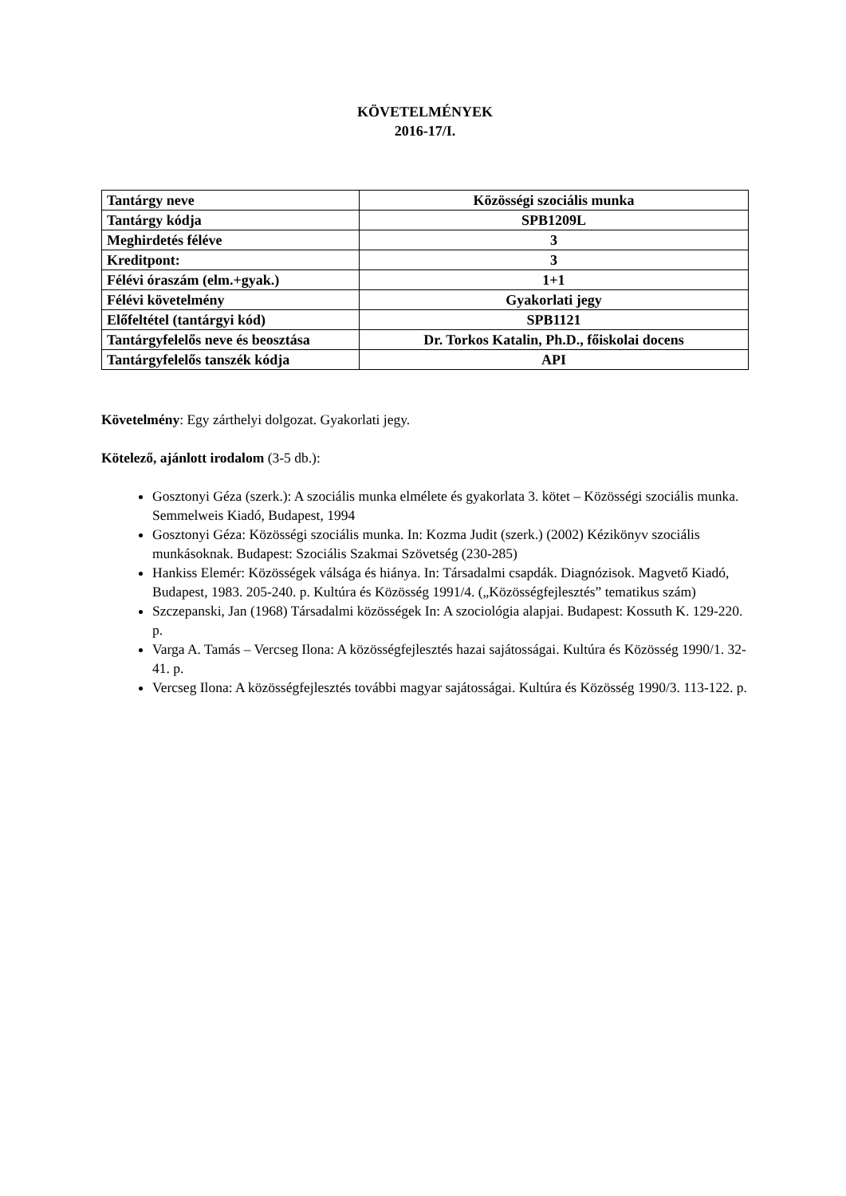KÖVETELMÉNYEK
2016-17/I.
| Tantárgy neve | Közösségi szociális munka |
| Tantárgy kódja | SPB1209L |
| Meghirdetés féléve | 3 |
| Kreditpont: | 3 |
| Félévi óraszám (elm.+gyak.) | 1+1 |
| Félévi követelmény | Gyakorlati jegy |
| Előfeltétel (tantárgyi kód) | SPB1121 |
| Tantárgyfelelős neve és beosztása | Dr. Torkos Katalin, Ph.D., főiskolai docens |
| Tantárgyfelelős tanszék kódja | API |
Követelmény: Egy zárthelyi dolgozat. Gyakorlati jegy.
Kötelező, ajánlott irodalom (3-5 db.):
Gosztonyi Géza (szerk.): A szociális munka elmélete és gyakorlata 3. kötet – Közösségi szociális munka. Semmelweis Kiadó, Budapest, 1994
Gosztonyi Géza: Közösségi szociális munka. In: Kozma Judit (szerk.) (2002) Kézikönyv szociális munkásoknak. Budapest: Szociális Szakmai Szövetség (230-285)
Hankiss Elemér: Közösségek válsága és hiánya. In: Társadalmi csapdák. Diagnózisok. Magvető Kiadó, Budapest, 1983. 205-240. p. Kultúra és Közösség 1991/4. („Közösségfejlesztés” tematikus szám)
Szczepanski, Jan (1968) Társadalmi közösségek In: A szociológia alapjai. Budapest: Kossuth K. 129-220. p.
Varga A. Tamás – Vercseg Ilona: A közösségfejlesztés hazai sajátosságai. Kultúra és Közösség 1990/1. 32-41. p.
Vercseg Ilona: A közösségfejlesztés további magyar sajátosságai. Kultúra és Közösség 1990/3. 113-122. p.